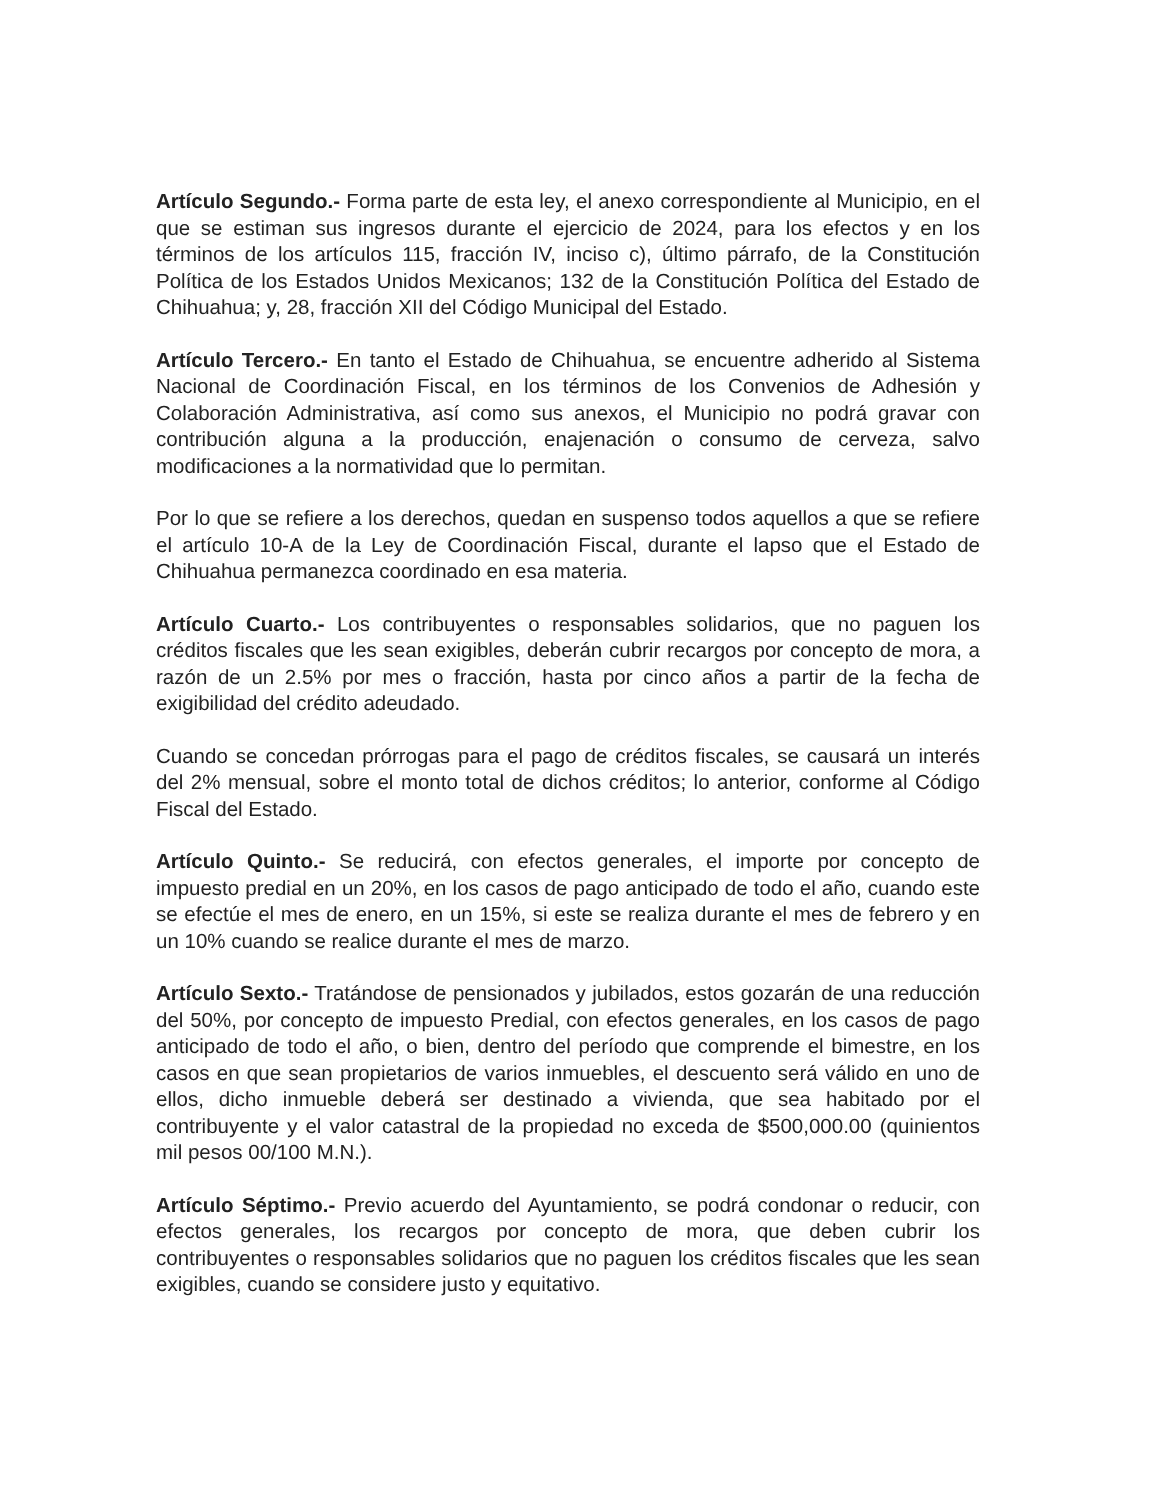Artículo Segundo.- Forma parte de esta ley, el anexo correspondiente al Municipio, en el que se estiman sus ingresos durante el ejercicio de 2024, para los efectos y en los términos de los artículos 115, fracción IV, inciso c), último párrafo, de la Constitución Política de los Estados Unidos Mexicanos; 132 de la Constitución Política del Estado de Chihuahua; y, 28, fracción XII del Código Municipal del Estado.
Artículo Tercero.- En tanto el Estado de Chihuahua, se encuentre adherido al Sistema Nacional de Coordinación Fiscal, en los términos de los Convenios de Adhesión y Colaboración Administrativa, así como sus anexos, el Municipio no podrá gravar con contribución alguna a la producción, enajenación o consumo de cerveza, salvo modificaciones a la normatividad que lo permitan.
Por lo que se refiere a los derechos, quedan en suspenso todos aquellos a que se refiere el artículo 10-A de la Ley de Coordinación Fiscal, durante el lapso que el Estado de Chihuahua permanezca coordinado en esa materia.
Artículo Cuarto.- Los contribuyentes o responsables solidarios, que no paguen los créditos fiscales que les sean exigibles, deberán cubrir recargos por concepto de mora, a razón de un 2.5% por mes o fracción, hasta por cinco años a partir de la fecha de exigibilidad del crédito adeudado.
Cuando se concedan prórrogas para el pago de créditos fiscales, se causará un interés del 2% mensual, sobre el monto total de dichos créditos; lo anterior, conforme al Código Fiscal del Estado.
Artículo Quinto.- Se reducirá, con efectos generales, el importe por concepto de impuesto predial en un 20%, en los casos de pago anticipado de todo el año, cuando este se efectúe el mes de enero, en un 15%, si este se realiza durante el mes de febrero y en un 10% cuando se realice durante el mes de marzo.
Artículo Sexto.- Tratándose de pensionados y jubilados, estos gozarán de una reducción del 50%, por concepto de impuesto Predial, con efectos generales, en los casos de pago anticipado de todo el año, o bien, dentro del período que comprende el bimestre, en los casos en que sean propietarios de varios inmuebles, el descuento será válido en uno de ellos, dicho inmueble deberá ser destinado a vivienda, que sea habitado por el contribuyente y el valor catastral de la propiedad no exceda de $500,000.00 (quinientos mil pesos 00/100 M.N.).
Artículo Séptimo.- Previo acuerdo del Ayuntamiento, se podrá condonar o reducir, con efectos generales, los recargos por concepto de mora, que deben cubrir los contribuyentes o responsables solidarios que no paguen los créditos fiscales que les sean exigibles, cuando se considere justo y equitativo.